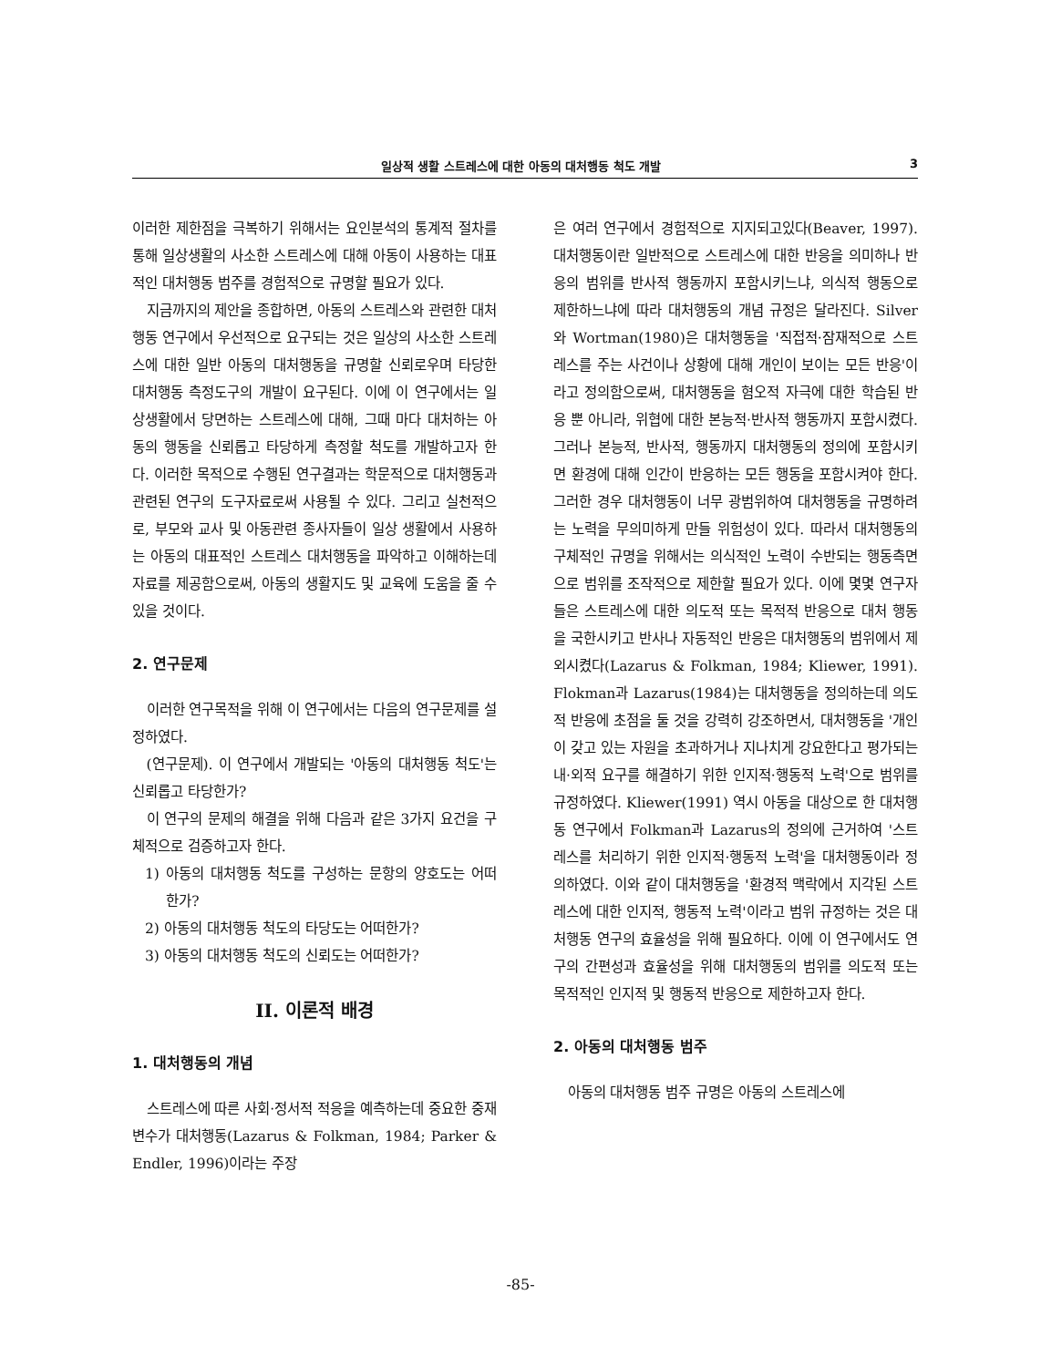일상적 생활 스트레스에 대한 아동의 대처행동 척도 개발 3
이러한 제한점을 극복하기 위해서는 요인분석의 통계적 절차를 통해 일상생활의 사소한 스트레스에 대해 아동이 사용하는 대표적인 대처행동 범주를 경험적으로 규명할 필요가 있다.
지금까지의 제안을 종합하면, 아동의 스트레스와 관련한 대처행동 연구에서 우선적으로 요구되는 것은 일상의 사소한 스트레스에 대한 일반 아동의 대처행동을 규명할 신뢰로우며 타당한 대처행동 측정도구의 개발이 요구된다. 이에 이 연구에서는 일상생활에서 당면하는 스트레스에 대해, 그때 마다 대처하는 아동의 행동을 신뢰롭고 타당하게 측정할 척도를 개발하고자 한다. 이러한 목적으로 수행된 연구결과는 학문적으로 대처행동과 관련된 연구의 도구자료로써 사용될 수 있다. 그리고 실천적으로, 부모와 교사 및 아동관련 종사자들이 일상 생활에서 사용하는 아동의 대표적인 스트레스 대처행동을 파악하고 이해하는데 자료를 제공함으로써, 아동의 생활지도 및 교육에 도움을 줄 수 있을 것이다.
2. 연구문제
이러한 연구목적을 위해 이 연구에서는 다음의 연구문제를 설정하였다.
(연구문제). 이 연구에서 개발되는 '아동의 대처행동 척도'는 신뢰롭고 타당한가?
이 연구의 문제의 해결을 위해 다음과 같은 3가지 요건을 구체적으로 검증하고자 한다.
1) 아동의 대처행동 척도를 구성하는 문항의 양호도는 어떠한가?
2) 아동의 대처행동 척도의 타당도는 어떠한가?
3) 아동의 대처행동 척도의 신뢰도는 어떠한가?
II. 이론적 배경
1. 대처행동의 개념
스트레스에 따른 사회·정서적 적응을 예측하는데 중요한 중재변수가 대처행동(Lazarus & Folkman, 1984; Parker & Endler, 1996)이라는 주장
은 여러 연구에서 경험적으로 지지되고있다(Beaver, 1997). 대처행동이란 일반적으로 스트레스에 대한 반응을 의미하나 반응의 범위를 반사적 행동까지 포함시키느냐, 의식적 행동으로 제한하느냐에 따라 대처행동의 개념 규정은 달라진다. Silver와 Wortman(1980)은 대처행동을 '직접적·잠재적으로 스트레스를 주는 사건이나 상황에 대해 개인이 보이는 모든 반응'이라고 정의함으로써, 대처행동을 혐오적 자극에 대한 학습된 반응 뿐 아니라, 위협에 대한 본능적·반사적 행동까지 포함시켰다. 그러나 본능적, 반사적, 행동까지 대처행동의 정의에 포함시키면 환경에 대해 인간이 반응하는 모든 행동을 포함시켜야 한다. 그러한 경우 대처행동이 너무 광범위하여 대처행동을 규명하려는 노력을 무의미하게 만들 위험성이 있다. 따라서 대처행동의 구체적인 규명을 위해서는 의식적인 노력이 수반되는 행동측면으로 범위를 조작적으로 제한할 필요가 있다. 이에 몇몇 연구자들은 스트레스에 대한 의도적 또는 목적적 반응으로 대처 행동을 국한시키고 반사나 자동적인 반응은 대처행동의 범위에서 제외시켰다(Lazarus & Folkman, 1984; Kliewer, 1991). Flokman과 Lazarus(1984)는 대처행동을 정의하는데 의도적 반응에 초점을 둘 것을 강력히 강조하면서, 대처행동을 '개인이 갖고 있는 자원을 초과하거나 지나치게 강요한다고 평가되는 내·외적 요구를 해결하기 위한 인지적·행동적 노력'으로 범위를 규정하였다. Kliewer(1991) 역시 아동을 대상으로 한 대처행동 연구에서 Folkman과 Lazarus의 정의에 근거하여 '스트레스를 처리하기 위한 인지적·행동적 노력'을 대처행동이라 정의하였다. 이와 같이 대처행동을 '환경적 맥락에서 지각된 스트레스에 대한 인지적, 행동적 노력'이라고 범위 규정하는 것은 대처행동 연구의 효율성을 위해 필요하다. 이에 이 연구에서도 연구의 간편성과 효율성을 위해 대처행동의 범위를 의도적 또는 목적적인 인지적 및 행동적 반응으로 제한하고자 한다.
2. 아동의 대처행동 범주
아동의 대처행동 범주 규명은 아동의 스트레스에
-85-